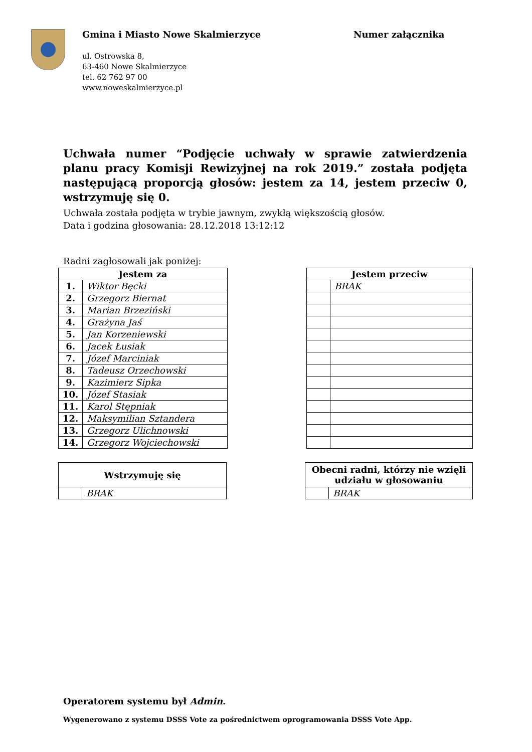Gmina i Miasto Nowe Skalmierzyce
Numer załącznika
ul. Ostrowska 8,
63-460 Nowe Skalmierzyce
tel. 62 762 97 00
www.noweskalmierzyce.pl
Uchwała numer “Podjęcie uchwały w sprawie zatwierdzenia planu pracy Komisji Rewizyjnej na rok 2019.” została podjęta następującą proporcją głosów: jestem za 14, jestem przeciw 0, wstrzymuję się 0.
Uchwała została podjęta w trybie jawnym, zwykłą większością głosów.
Data i godzina głosowania: 28.12.2018 13:12:12
Radni zagłosowali jak poniżej:
| Jestem za | |
| --- | --- |
| 1. | Wiktor Bęcki |
| 2. | Grzegorz Biernat |
| 3. | Marian Brzeziński |
| 4. | Grażyna Jaś |
| 5. | Jan Korzeniewski |
| 6. | Jacek Łusiak |
| 7. | Józef Marciniak |
| 8. | Tadeusz Orzechowski |
| 9. | Kazimierz Sipka |
| 10. | Józef Stasiak |
| 11. | Karol Stępniak |
| 12. | Maksymilian Sztandera |
| 13. | Grzegorz Ulichnowski |
| 14. | Grzegorz Wojciechowski |
| Jestem przeciw | |
| --- | --- |
| | BRAK |
| Wstrzymuję się | |
| --- | --- |
| | BRAK |
| Obecni radni, którzy nie wzięli udziału w głosowaniu | |
| --- | --- |
| | BRAK |
Operatorem systemu był Admin.
Wygenerowano z systemu DSSS Vote za pośrednictwem oprogramowania DSSS Vote App.